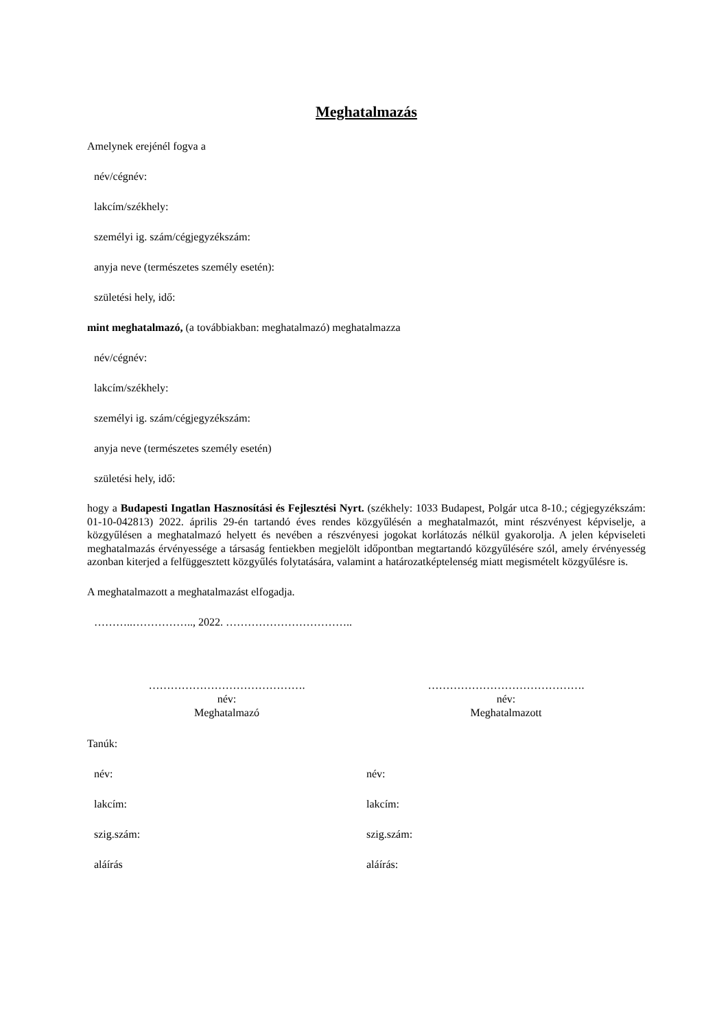Meghatalmazás
Amelynek erejénél fogva a
név/cégnév:
lakcím/székhely:
személyi ig. szám/cégjegyzékszám:
anyja neve (természetes személy esetén):
születési hely, idő:
mint meghatalmazó, (a továbbiakban: meghatalmazó) meghatalmazza
név/cégnév:
lakcím/székhely:
személyi ig. szám/cégjegyzékszám:
anyja neve (természetes személy esetén)
születési hely, idő:
hogy a Budapesti Ingatlan Hasznosítási és Fejlesztési Nyrt. (székhely: 1033 Budapest, Polgár utca 8-10.; cégjegyzékszám: 01-10-042813) 2022. április 29-én tartandó éves rendes közgyűlésén a meghatalmazót, mint részvényest képviselje, a közgyűlésen a meghatalmazó helyett és nevében a részvényesi jogokat korlátozás nélkül gyakorolja. A jelen képviseleti meghatalmazás érvényessége a társaság fentiekben megjelölt időpontban megtartandó közgyűlésére szól, amely érvényesség azonban kiterjed a felfüggesztett közgyűlés folytatására, valamint a határozatképtelenség miatt megismételt közgyűlésre is.
A meghatalmazott a meghatalmazást elfogadja.
………..…………….., 2022. ……………………………..
…………………………………….
név:
Meghatalmazó
…………………………………….
név:
Meghatalmazott
Tanúk:
név:
lakcím:
szig.szám:
aláírás
név:
lakcím:
szig.szám:
aláírás: